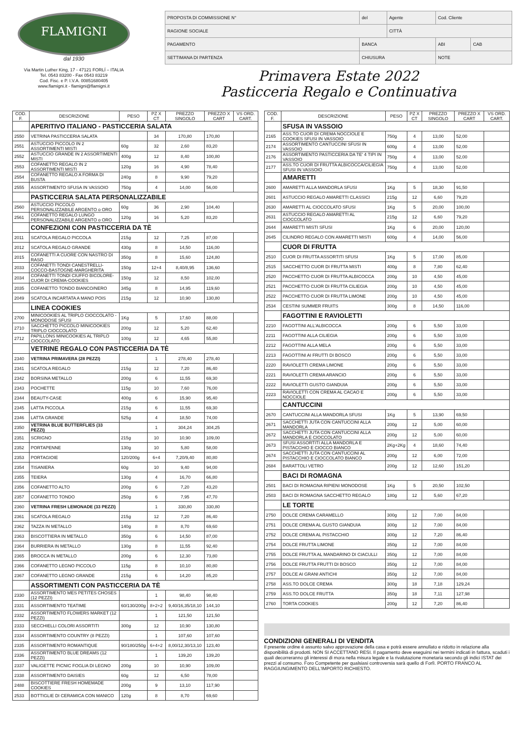FLAMIGNI
dal 1930
Via Martin Luther King, 17 - 47121 FORLÍ – ITALIA
Tel. 0543 83200 - Fax 0543 83219
Cod. Fisc. e P. I.V.A. 00851680405
www.flamigni.it - flamigni@flamigni.it
| PROPOSTA DI COMMISSIONE N° | del | Agente | Cod. Cliente | |
| RAGIONE SOCIALE | | CITTÀ | | |
| PAGAMENTO | BANCA | | ABI | CAB |
| SETTIMANA DI PARTENZA | CHIUSURA | | NOTE | |
Primavera Estate 2022
Pasticceria Regalo e Continuativa
| COD. F. | DESCRIZIONE | PESO | PZ X CT | PREZZO SINGOLO | PREZZO X CART | VS ORD. CART. |
| --- | --- | --- | --- | --- | --- | --- |
| | APERITIVO ITALIANO - PASTICCERIA SALATA | | | | | |
| 2550 | VETRINA PASTICCERIA SALATA | | 34 | 170,80 | 170,80 | |
| 2551 | ASTUCCIO PICCOLO IN 2 ASSORTIMENTI MISTI | 60g | 32 | 2,60 | 83,20 | |
| 2552 | ASTUCCIO GRANDE IN 2 ASSORTIMENTI MISTI | 400g | 12 | 8,40 | 100,80 | |
| 2553 | COFANETTO REGALO IN 2 ASSORTIMENTI MISTI | 120g | 16 | 4,90 | 78,40 | |
| 2554 | COFANETTO REGALO A FORMA DI BUSTA | 240g | 8 | 9,90 | 79,20 | |
| 2555 | ASSORTIMENTO SFUSA IN VASSOIO | 750g | 4 | 14,00 | 56,00 | |
| | PASTICCERIA SALATA PERSONALIZZABILE | | | | | |
| 2560 | ASTUCCIO PICCOLO PERSONALIZZABILE ARGENTO o ORO | 60g | 36 | 2,90 | 104,40 | |
| 2561 | COFANETTO REGALO LUNGO PERSONALIZZABILE ARGENTO o ORO | 120g | 16 | 5,20 | 83,20 | |
| | CONFEZIONI CON PASTICCERIA DA TÈ | | | | | |
| 2011 | SCATOLA REGALO PICCOLA | 215g | 12 | 7,25 | 87,00 | |
| 2012 | SCATOLA REGALO GRANDE | 430g | 8 | 14,50 | 116,00 | |
| 2015 | COFANETTI A CUORE CON NASTRO DI RASO | 350g | 8 | 15,60 | 124,80 | |
| 2033 | COFANETTI TONDI CANESTRELLI-COCCO-BASTOGNE-MARGHERITA | 150g | 12+4 | 8,40/8,95 | 136,60 | |
| 2034 | COFANETTI TONDI CIUFFO BICOLORE-CUOR DI CREMA-COOKIES | 150g | 12 | 8,50 | 102,00 | |
| 2035 | COFANETTO TONDO BIANCO/NERO | 345g | 8 | 14,95 | 119,60 | |
| 2049 | SCATOLA INCARTATA A MANO POIS | 215g | 12 | 10,90 | 130,80 | |
| | LINEA COOKIES | | | | | |
| 2700 | MINICOOKIES AL TRIPLO CIOCCOLATO - MONODOSE SFUSI | 1Kg | 5 | 17,60 | 88,00 | |
| 2710 | SACCHETTO PICCOLO MINICOOKIES TRIPLO CIOCCOLATO | 200g | 12 | 5,20 | 62,40 | |
| 2712 | PAPILLONS MINICOOKIES AL TRIPLO CIOCCOLATO | 100g | 12 | 4,65 | 55,80 | |
| | VETRINE REGALO CON PASTICCERIA DA TÈ | | | | | |
| 2340 | VETRINA PRIMAVERA (28 PEZZI) | | 1 | 278,40 | 278,40 | |
| 2341 | SCATOLA REGALO | 215g | 12 | 7,20 | 86,40 | |
| 2342 | BORSINA METALLO | 200g | 6 | 11,55 | 69,30 | |
| 2343 | POCHETTE | 115g | 10 | 7,60 | 76,00 | |
| 2344 | BEAUTY-CASE | 400g | 6 | 15,90 | 95,40 | |
| 2345 | LATTA PICCOLA | 215g | 6 | 11,55 | 69,30 | |
| 2346 | LATTA GRANDE | 525g | 4 | 18,50 | 74,00 | |
| 2350 | VETRINA BLUE BUTTERFLIES (33 PEZZI) | | 1 | 304,24 | 304,25 | |
| 2351 | SCRIGNO | 215g | 10 | 10,90 | 109,00 | |
| 2352 | PORTAPENNE | 130g | 10 | 5,80 | 58,00 | |
| 2353 | PORTAGIOIE | 120/200g | 6+4 | 7,20/9,40 | 80,80 | |
| 2354 | TISANIERA | 60g | 10 | 9,40 | 94,00 | |
| 2355 | TEIERA | 130g | 4 | 16,70 | 66,80 | |
| 2356 | COFANETTO ALTO | 200g | 6 | 7,20 | 43,20 | |
| 2357 | COFANETTO TONDO | 250g | 6 | 7,95 | 47,70 | |
| 2360 | VETRINA FRESH LEMONADE (33 PEZZI) | | 1 | 330,80 | 330,80 | |
| 2361 | SCATOLA REGALO | 215g | 12 | 7,20 | 86,40 | |
| 2362 | TAZZA IN METALLO | 140g | 8 | 8,70 | 69,60 | |
| 2363 | BISCOTTIERA IN METALLO | 350g | 6 | 14,50 | 87,00 | |
| 2364 | BURRIERA IN METALLO | 130g | 8 | 11,55 | 92,40 | |
| 2365 | BROCCA IN METALLO | 200g | 6 | 12,30 | 73,80 | |
| 2366 | COFANETTO LEGNO PICCOLO | 115g | 8 | 10,10 | 80,80 | |
| 2367 | COFANETTO LEGNO GRANDE | 215g | 6 | 14,20 | 85,20 | |
| | ASSORTIMENTI CON PASTICCERIA DA TÈ | | | | | |
| 2330 | ASSORTIMENTO MES PETITES CHOSES (12 PEZZI) | | 1 | 98,40 | 98,40 | |
| 2331 | ASSORTIMENTO TEATIME | 60/130/200g | 8+2+2 | 9,40/16,35/18,10 | 144,10 | |
| 2332 | ASSORTIMENTO FLOWERS MARKET (12 PEZZI) | | 1 | 121,50 | 121,50 | |
| 2333 | SECCHIELLI COLORI ASSORTITI | 300g | 12 | 10,90 | 130,80 | |
| 2334 | ASSORTIMENTO COUNTRY (8 PEZZI) | | 1 | 107,60 | 107,60 | |
| 2335 | ASSORTIMENTO ROMANTIQUE | 90/180/250g | 6+4+2 | 8,00/12,30/13,10 | 123,40 | |
| 2336 | ASSORTIMENTO BLUE DREAMS (12 PEZZI) | | 1 | 139,20 | 139,20 | |
| 2337 | VALIGETTE PICNIC FOGLIA DI LEGNO | 200g | 10 | 10,90 | 109,00 | |
| 2338 | ASSORTIMENTO DAISIES | 60g | 12 | 6,50 | 78,00 | |
| 2488 | BISCOTTIERE FRESH HOMEMADE COOKIES | 200g | 9 | 13,10 | 117,90 | |
| 2533 | BOTTIGLIE DI CERAMICA CON MANICO | 120g | 8 | 8,70 | 69,60 | |
| COD. F. | DESCRIZIONE | PESO | PZ X CT | PREZZO SINGOLO | PREZZO X CART | VS ORD. CART. |
| --- | --- | --- | --- | --- | --- | --- |
| | SFUSA IN VASSOIO | | | | | |
| 2165 | ASS.TO CUOR DI CREMA NOCCIOLE E COOKIES SFUSI IN VASSOIO | 750g | 4 | 13,00 | 52,00 | |
| 2174 | ASSORTIMENTO CANTUCCINI SFUSI IN VASSOIO | 600g | 4 | 13,00 | 52,00 | |
| 2176 | ASSORTIMENTO PASTICCERIA DA TE' 4 TIPI IN VASSOIO | 750g | 4 | 13,00 | 52,00 | |
| 2177 | ASS.TO CUOR DI FRUTTA ALBICOCCA/CILIEGIA SFUSI IN VASSOIO | 750g | 4 | 13,00 | 52,00 | |
| | AMARETTI | | | | | |
| 2600 | AMARETTI ALLA MANDORLA SFUSI | 1Kg | 5 | 18,30 | 91,50 | |
| 2601 | ASTUCCIO REGALO AMARETTI CLASSICI | 215g | 12 | 6,60 | 79,20 | |
| 2630 | AMARETTI AL CIOCCOLATO SFUSI | 1Kg | 5 | 20,00 | 100,00 | |
| 2631 | ASTUCCIO REGALO AMARETTI AL CIOCCOLATO | 215g | 12 | 6,60 | 79,20 | |
| 2644 | AMARETTI MISTI SFUSI | 1Kg | 6 | 20,00 | 120,00 | |
| 2645 | CILINDRO REGALO CON AMARETTI MISTI | 600g | 4 | 14,00 | 56,00 | |
| | CUOR DI FRUTTA | | | | | |
| 2510 | CUOR DI FRUTTA ASSORTITI SFUSI | 1Kg | 5 | 17,00 | 85,00 | |
| 2515 | SACCHETTO CUOR DI FRUTTA MISTI | 400g | 8 | 7,80 | 62,40 | |
| 2520 | PACCHETTO CUOR DI FRUTTA ALBICOCCA | 200g | 10 | 4,50 | 45,00 | |
| 2521 | PACCHETTO CUOR DI FRUTTA CILIEGIA | 200g | 10 | 4,50 | 45,00 | |
| 2522 | PACCHETTO CUOR DI FRUTTA LIMONE | 200g | 10 | 4,50 | 45,00 | |
| 2534 | CESTINI SUMMER FRUITS | 300g | 8 | 14,50 | 116,00 | |
| | FAGOTTINI E RAVIOLETTI | | | | | |
| 2210 | FAGOTTINI ALL'ALBICOCCA | 200g | 6 | 5,50 | 33,00 | |
| 2211 | FAGOTTINI ALLA CILIEGIA | 200g | 6 | 5,50 | 33,00 | |
| 2212 | FAGOTTINI ALLA MELA | 200g | 6 | 5,50 | 33,00 | |
| 2213 | FAGOTTINI AI FRUTTI DI BOSCO | 200g | 6 | 5,50 | 33,00 | |
| 2220 | RAVIOLETTI CREMA LIMONE | 200g | 6 | 5,50 | 33,00 | |
| 2221 | RAVIOLETTI CREMA ARANCIO | 200g | 6 | 5,50 | 33,00 | |
| 2222 | RAVIOLETTI GUSTO GIANDUIA | 200g | 6 | 5,50 | 33,00 | |
| 2223 | RAVIOLETTI CON CREMA AL CACAO E NOCCIOLE | 200g | 6 | 5,50 | 33,00 | |
| | CANTUCCINI | | | | | |
| 2670 | CANTUCCINI ALLA MANDORLA SFUSI | 1Kg | 5 | 13,90 | 69,50 | |
| 2671 | SACCHETTI JUTA CON CANTUCCINI ALLA MANDORLA | 200g | 12 | 5,00 | 60,00 | |
| 2672 | SACCHETTI JUTA CON CANTUCCINI ALLA MANDORLA E CIOCCOLATO | 200g | 12 | 5,00 | 60,00 | |
| 2673 | SFUSI ASSORTITI ALLA MANDORLA E PISTACCHIO E CIOCCO BIANCO | 2Kg+2Kg | 4 | 18,60 | 74,40 | |
| 2674 | SACCHETTI JUTA CON CANTUCCINI AL PISTACCHIO E CIOCCOLATO BIANCO | 200g | 12 | 6,00 | 72,00 | |
| 2684 | BARATTOLI VETRO | 200g | 12 | 12,60 | 151,20 | |
| | BACI DI ROMAGNA | | | | | |
| 2501 | BACI DI ROMAGNA RIPIENI MONODOSE | 1Kg | 5 | 20,50 | 102,50 | |
| 2503 | BACI DI ROMAGNA SACCHETTO REGALO | 180g | 12 | 5,60 | 67,20 | |
| | LE TORTE | | | | | |
| 2750 | DOLCE CREMA CARAMELLO | 300g | 12 | 7,00 | 84,00 | |
| 2751 | DOLCE CREMA AL GUSTO GIANDUIA | 300g | 12 | 7,00 | 84,00 | |
| 2752 | DOLCE CREMA AL PISTACCHIO | 300g | 12 | 7,20 | 86,40 | |
| 2754 | DOLCE FRUTTA LIMONE | 350g | 12 | 7,00 | 84,00 | |
| 2755 | DOLCE FRUTTA AL MANDARINO DI CIACULLI | 350g | 12 | 7,00 | 84,00 | |
| 2756 | DOLCE FRUTTA FRUTTI DI BOSCO | 350g | 12 | 7,00 | 84,00 | |
| 2757 | DOLCE AI GRANI ANTICHI | 350g | 12 | 7,00 | 84,00 | |
| 2758 | ASS.TO DOLCE CREMA | 300g | 18 | 7,18 | 129,24 | |
| 2759 | ASS.TO DOLCE FRUTTA | 350g | 18 | 7,11 | 127,98 | |
| 2760 | TORTA COOKIES | 200g | 12 | 7,20 | 86,40 | |
CONDIZIONI GENERALI DI VENDITA
Il presente ordine è assunto salvo approvazione della casa e potrà essere annullato e ridotto in relazione alla disponibilità di prodotti. NON SI ACCETTANO RESI. Il pagamento deve eseguirsi nei termini indicati in fattura, scaduti i quali decorreranno gli interessi di mora nella misura legale e la rivalutazione monetaria secondo gli indici ISTAT dei prezzi al consumo. Foro Competente per qualsiasi controversia sarà quello di Forlì. PORTO FRANCO AL RAGGIUNGIMENTO DELL'IMPORTO RICHIESTO.